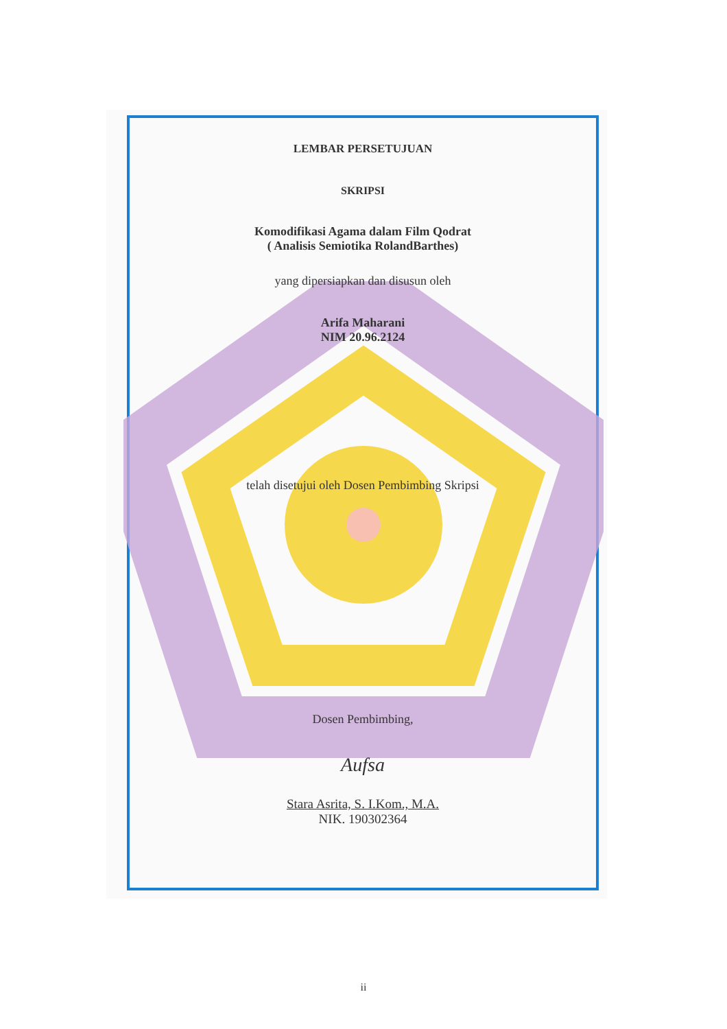LEMBAR PERSETUJUAN
SKRIPSI
Komodifikasi Agama dalam Film Qodrat
( Analisis Semiotika RolandBarthes)
yang dipersiapkan dan disusun oleh
Arifa Maharani
NIM 20.96.2124
telah disetujui oleh Dosen Pembimbing Skripsi
Dosen Pembimbing,
Aufsa
Stara Asrita, S. I.Kom., M.A.
NIK. 190302364
ii